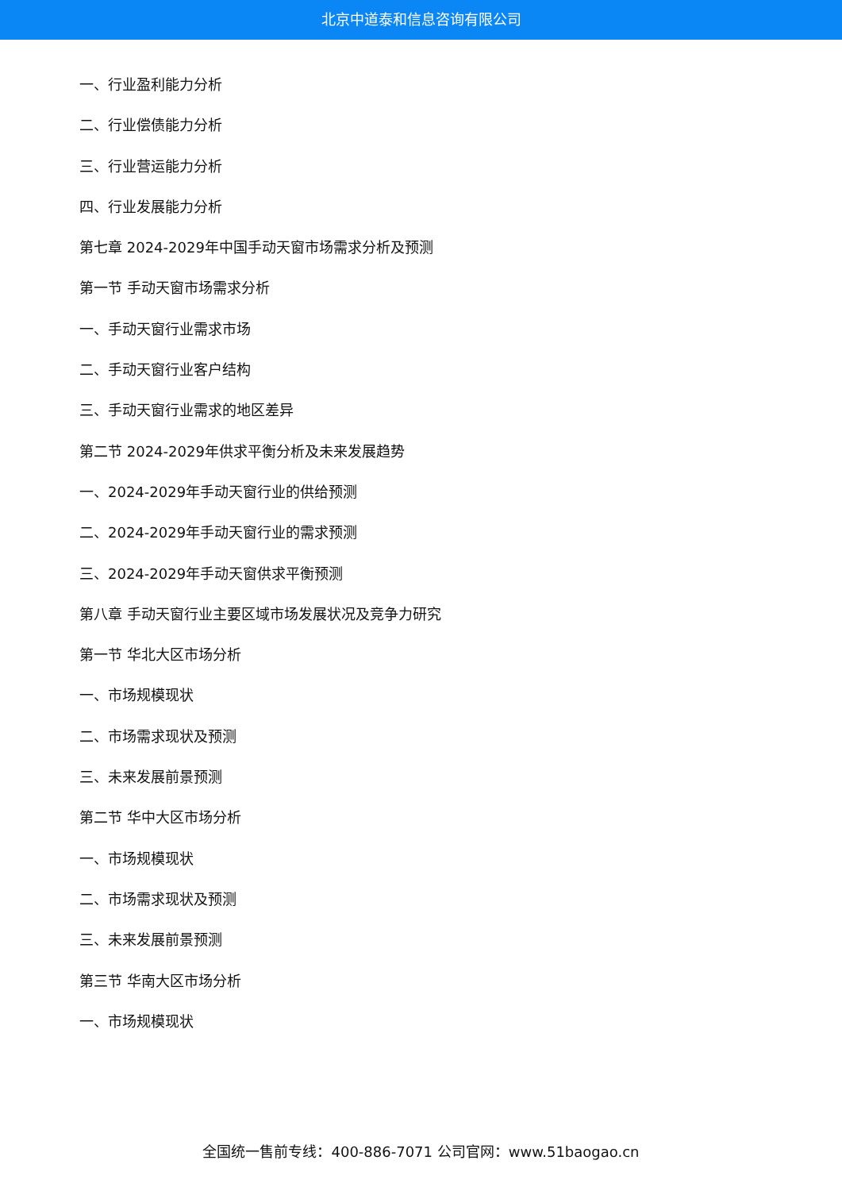北京中道泰和信息咨询有限公司
一、行业盈利能力分析
二、行业偿债能力分析
三、行业营运能力分析
四、行业发展能力分析
第七章 2024-2029年中国手动天窗市场需求分析及预测
第一节 手动天窗市场需求分析
一、手动天窗行业需求市场
二、手动天窗行业客户结构
三、手动天窗行业需求的地区差异
第二节 2024-2029年供求平衡分析及未来发展趋势
一、2024-2029年手动天窗行业的供给预测
二、2024-2029年手动天窗行业的需求预测
三、2024-2029年手动天窗供求平衡预测
第八章 手动天窗行业主要区域市场发展状况及竞争力研究
第一节 华北大区市场分析
一、市场规模现状
二、市场需求现状及预测
三、未来发展前景预测
第二节 华中大区市场分析
一、市场规模现状
二、市场需求现状及预测
三、未来发展前景预测
第三节 华南大区市场分析
一、市场规模现状
全国统一售前专线：400-886-7071 公司官网：www.51baogao.cn